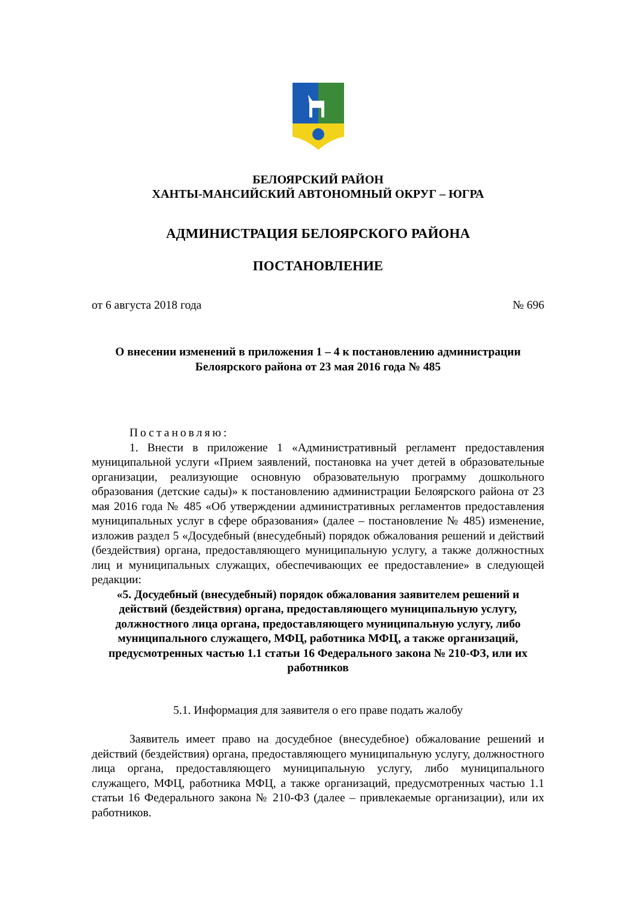БЕЛОЯРСКИЙ РАЙОН
ХАНТЫ-МАНСИЙСКИЙ АВТОНОМНЫЙ ОКРУГ – ЮГРА
АДМИНИСТРАЦИЯ БЕЛОЯРСКОГО РАЙОНА
ПОСТАНОВЛЕНИЕ
от 6 августа 2018 года № 696
О внесении изменений в приложения 1 – 4 к постановлению администрации
Белоярского района от 23 мая 2016 года № 485
Постановляю:
1. Внести в приложение 1 «Административный регламент предоставления муниципальной услуги «Прием заявлений, постановка на учет детей в образовательные организации, реализующие основную образовательную программу дошкольного образования (детские сады)» к постановлению администрации Белоярского района от 23 мая 2016 года № 485 «Об утверждении административных регламентов предоставления муниципальных услуг в сфере образования» (далее – постановление № 485) изменение, изложив раздел 5 «Досудебный (внесудебный) порядок обжалования решений и действий (бездействия) органа, предоставляющего муниципальную услугу, а также должностных лиц и муниципальных служащих, обеспечивающих ее предоставление» в следующей редакции:
«5. Досудебный (внесудебный) порядок обжалования заявителем решений и действий (бездействия) органа, предоставляющего муниципальную услугу, должностного лица органа, предоставляющего муниципальную услугу, либо муниципального служащего, МФЦ, работника МФЦ, а также организаций, предусмотренных частью 1.1 статьи 16 Федерального закона № 210-ФЗ, или их работников
5.1. Информация для заявителя о его праве подать жалобу
Заявитель имеет право на досудебное (внесудебное) обжалование решений и действий (бездействия) органа, предоставляющего муниципальную услугу, должностного лица органа, предоставляющего муниципальную услугу, либо муниципального служащего, МФЦ, работника МФЦ, а также организаций, предусмотренных частью 1.1 статьи 16 Федерального закона № 210-ФЗ (далее – привлекаемые организации), или их работников.